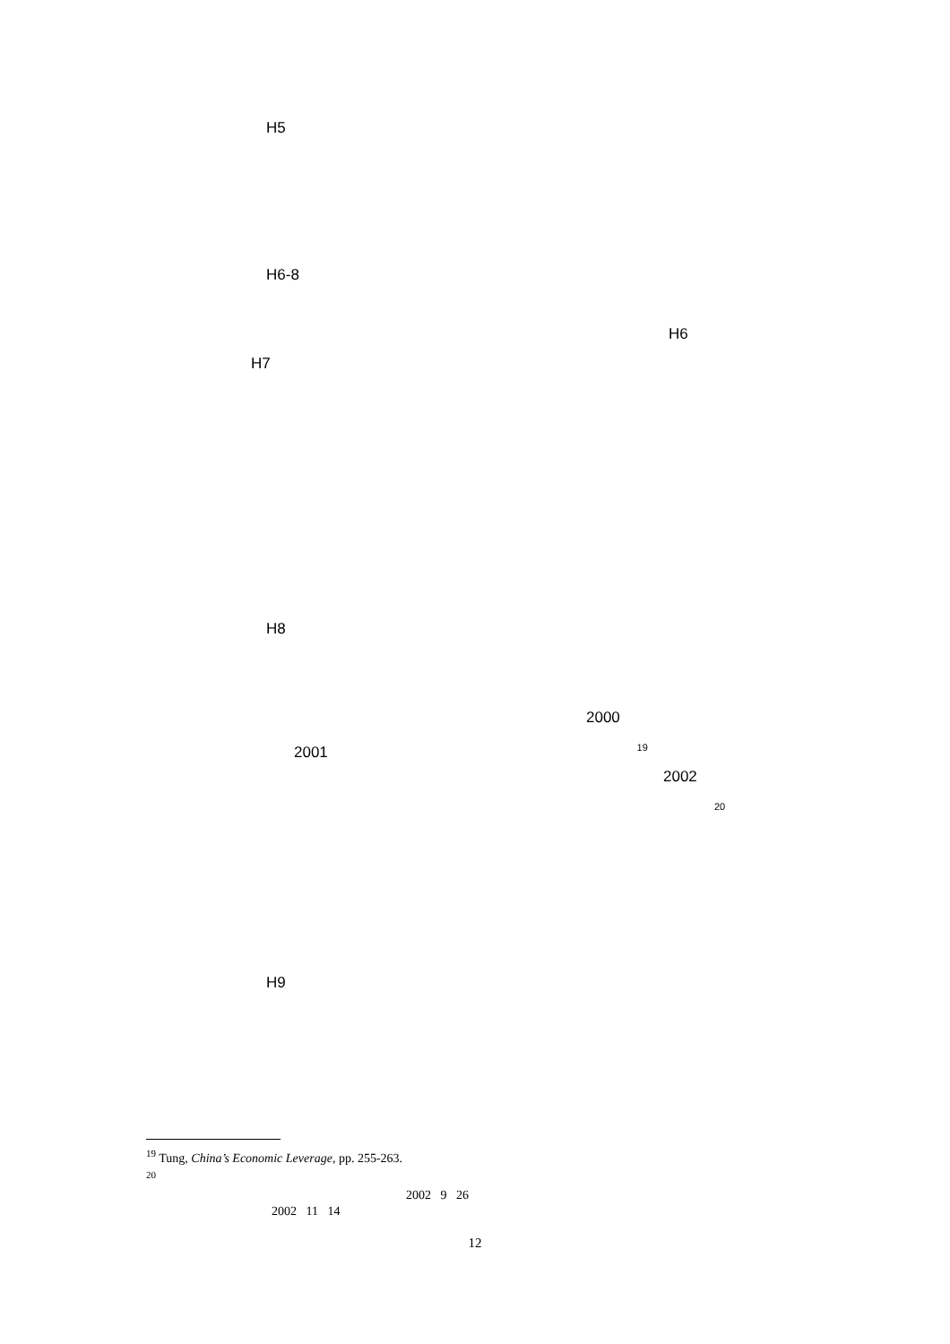H5
H6-8
H6
H7
H8
2000
2001 <sup>19</sup>
2002
<sup>20</sup>
H9
<sup>19</sup> Tung, China’s Economic Leverage, pp. 255-263.
<sup>20</sup>
2002 9 26
2002 11 14
12